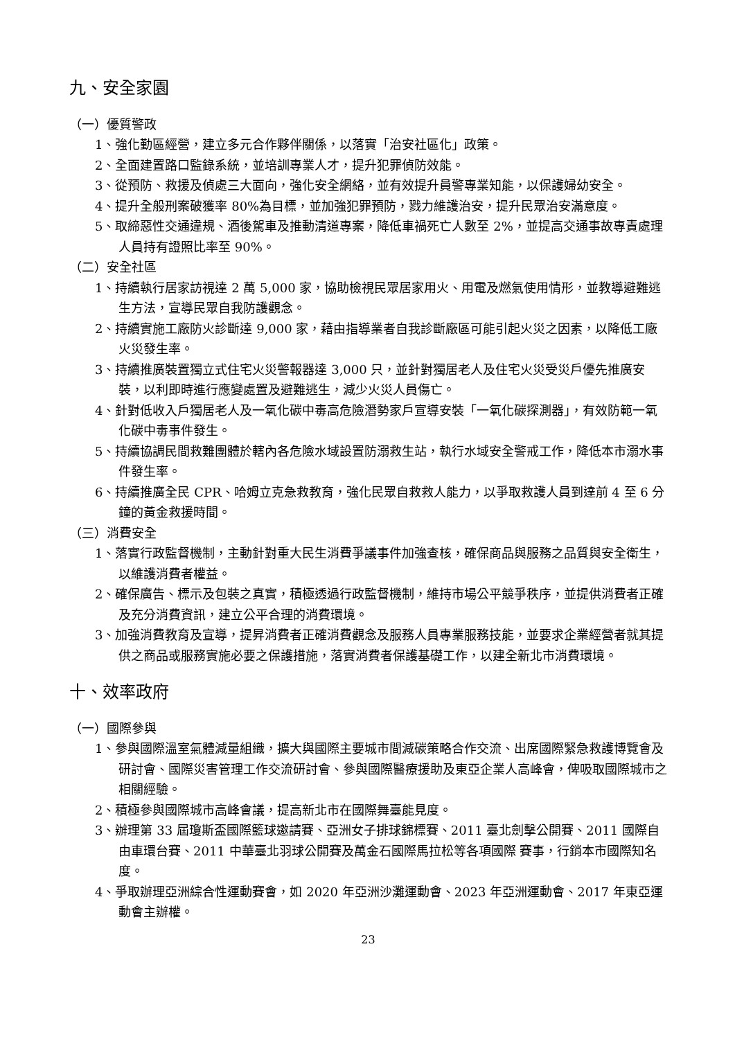九、安全家園
（一）優質警政
1、強化勤區經營，建立多元合作夥伴關係，以落實「治安社區化」政策。
2、全面建置路口監錄系統，並培訓專業人才，提升犯罪偵防效能。
3、從預防、救援及偵處三大面向，強化安全網絡，並有效提升員警專業知能，以保護婦幼安全。
4、提升全般刑案破獲率 80%為目標，並加強犯罪預防，戮力維護治安，提升民眾治安滿意度。
5、取締惡性交通違規、酒後駕車及推動清道專案，降低車禍死亡人數至 2%，並提高交通事故專責處理人員持有證照比率至 90%。
（二）安全社區
1、持續執行居家訪視達 2 萬 5,000 家，協助檢視民眾居家用火、用電及燃氣使用情形，並教導避難逃生方法，宣導民眾自我防護觀念。
2、持續實施工廠防火診斷達 9,000 家，藉由指導業者自我診斷廠區可能引起火災之因素，以降低工廠火災發生率。
3、持續推廣裝置獨立式住宅火災警報器達 3,000 只，並針對獨居老人及住宅火災受災戶優先推廣安裝，以利即時進行應變處置及避難逃生，減少火災人員傷亡。
4、針對低收入戶獨居老人及一氧化碳中毒高危險潛勢家戶宣導安裝「一氧化碳探測器」，有效防範一氧化碳中毒事件發生。
5、持續協調民間救難團體於轄內各危險水域設置防溺救生站，執行水域安全警戒工作，降低本市溺水事件發生率。
6、持續推廣全民 CPR、哈姆立克急救教育，強化民眾自救救人能力，以爭取救護人員到達前 4 至 6 分鐘的黃金救援時間。
（三）消費安全
1、落實行政監督機制，主動針對重大民生消費爭議事件加強查核，確保商品與服務之品質與安全衛生，以維護消費者權益。
2、確保廣告、標示及包裝之真實，積極透過行政監督機制，維持市場公平競爭秩序，並提供消費者正確及充分消費資訊，建立公平合理的消費環境。
3、加強消費教育及宣導，提昇消費者正確消費觀念及服務人員專業服務技能，並要求企業經營者就其提供之商品或服務實施必要之保護措施，落實消費者保護基礎工作，以建全新北市消費環境。
十、效率政府
（一）國際參與
1、參與國際溫室氣體減量組織，擴大與國際主要城市間減碳策略合作交流、出席國際緊急救護博覽會及研討會、國際災害管理工作交流研討會、參與國際醫療援助及東亞企業人高峰會，俾吸取國際城市之相關經驗。
2、積極參與國際城市高峰會議，提高新北市在國際舞臺能見度。
3、辦理第 33 屆瓊斯盃國際籃球邀請賽、亞洲女子排球錦標賽、2011 臺北劍擊公開賽、2011 國際自由車環台賽、2011 中華臺北羽球公開賽及萬金石國際馬拉松等各項國際 賽事，行銷本市國際知名度。
4、爭取辦理亞洲綜合性運動賽會，如 2020 年亞洲沙灘運動會、2023 年亞洲運動會、2017 年東亞運動會主辦權。
23